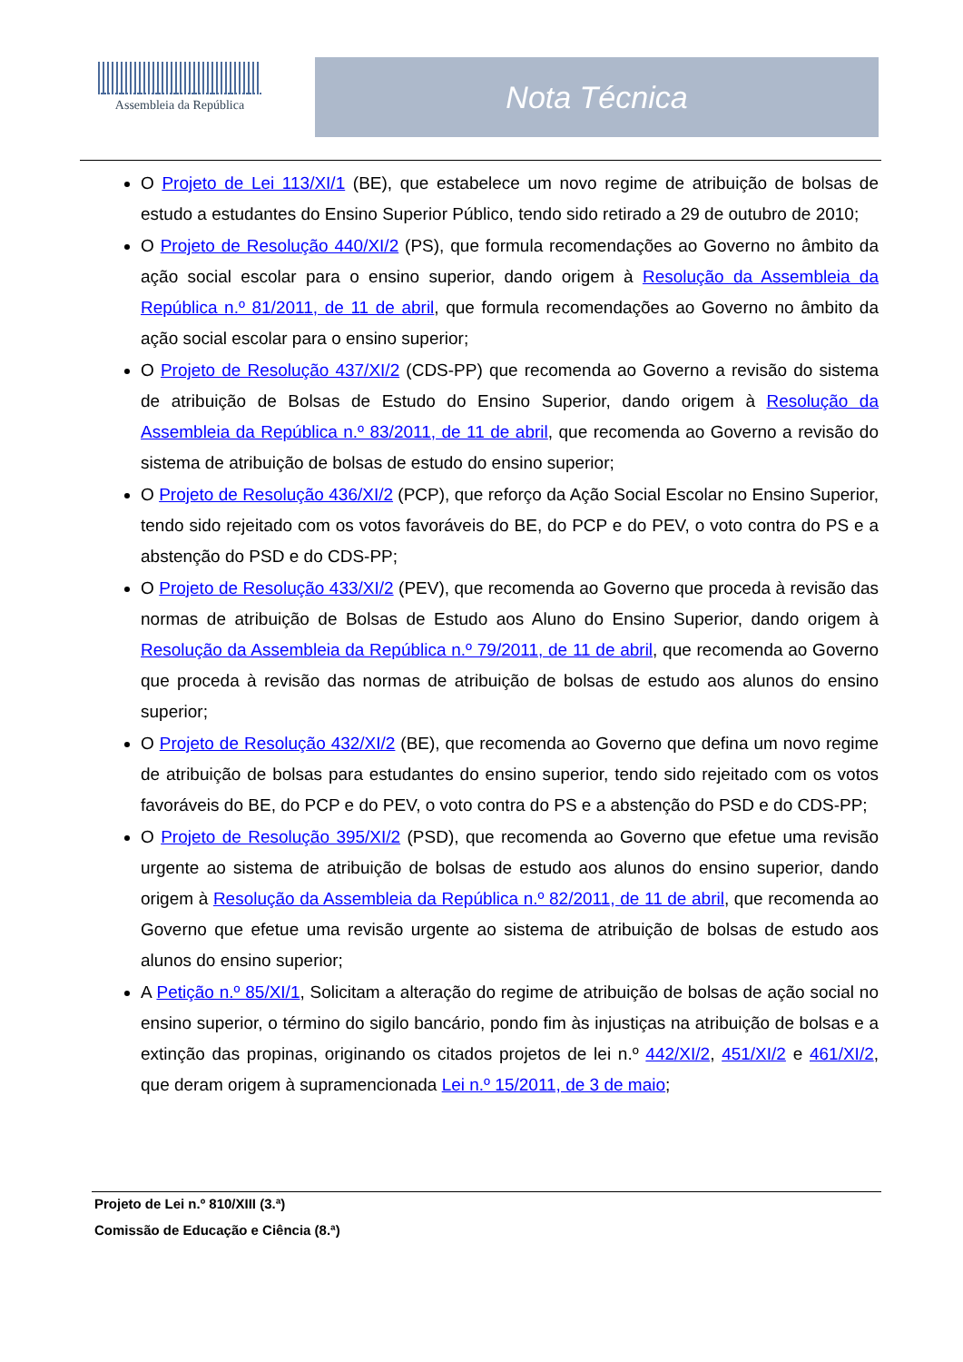Assembleia da República
Nota Técnica
O Projeto de Lei 113/XI/1 (BE), que estabelece um novo regime de atribuição de bolsas de estudo a estudantes do Ensino Superior Público, tendo sido retirado a 29 de outubro de 2010;
O Projeto de Resolução 440/XI/2 (PS), que formula recomendações ao Governo no âmbito da ação social escolar para o ensino superior, dando origem à Resolução da Assembleia da República n.º 81/2011, de 11 de abril, que formula recomendações ao Governo no âmbito da ação social escolar para o ensino superior;
O Projeto de Resolução 437/XI/2 (CDS-PP) que recomenda ao Governo a revisão do sistema de atribuição de Bolsas de Estudo do Ensino Superior, dando origem à Resolução da Assembleia da República n.º 83/2011, de 11 de abril, que recomenda ao Governo a revisão do sistema de atribuição de bolsas de estudo do ensino superior;
O Projeto de Resolução 436/XI/2 (PCP), que reforço da Ação Social Escolar no Ensino Superior, tendo sido rejeitado com os votos favoráveis do BE, do PCP e do PEV, o voto contra do PS e a abstenção do PSD e do CDS-PP;
O Projeto de Resolução 433/XI/2 (PEV), que recomenda ao Governo que proceda à revisão das normas de atribuição de Bolsas de Estudo aos Aluno do Ensino Superior, dando origem à Resolução da Assembleia da República n.º 79/2011, de 11 de abril, que recomenda ao Governo que proceda à revisão das normas de atribuição de bolsas de estudo aos alunos do ensino superior;
O Projeto de Resolução 432/XI/2 (BE), que recomenda ao Governo que defina um novo regime de atribuição de bolsas para estudantes do ensino superior, tendo sido rejeitado com os votos favoráveis do BE, do PCP e do PEV, o voto contra do PS e a abstenção do PSD e do CDS-PP;
O Projeto de Resolução 395/XI/2 (PSD), que recomenda ao Governo que efetue uma revisão urgente ao sistema de atribuição de bolsas de estudo aos alunos do ensino superior, dando origem à Resolução da Assembleia da República n.º 82/2011, de 11 de abril, que recomenda ao Governo que efetue uma revisão urgente ao sistema de atribuição de bolsas de estudo aos alunos do ensino superior;
A Petição n.º 85/XI/1, Solicitam a alteração do regime de atribuição de bolsas de ação social no ensino superior, o término do sigilo bancário, pondo fim às injustiças na atribuição de bolsas e a extinção das propinas, originando os citados projetos de lei n.º 442/XI/2, 451/XI/2 e 461/XI/2, que deram origem à supramencionada Lei n.º 15/2011, de 3 de maio;
Projeto de Lei n.º 810/XIII (3.ª)
Comissão de Educação e Ciência (8.ª)